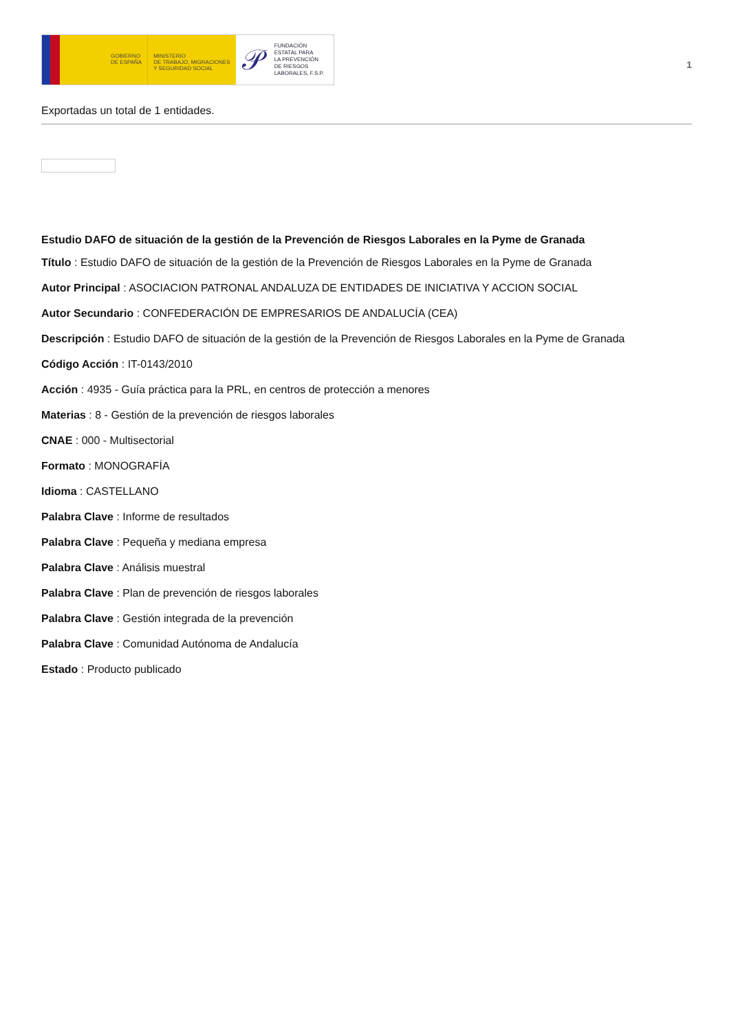GOBIERNO
DE ESPAÑA
MINISTERIO
DE TRABAJO, MIGRACIONES
Y SEGURIDAD SOCIAL
𝒫 FUNDACIÓN
ESTATAL PARA
LA PREVENCIÓN
DE RIESGOS
LABORALES, F.S.P.
1
Exportadas un total de 1 entidades.
Estudio DAFO de situación de la gestión de la Prevención de Riesgos Laborales en la Pyme de Granada
Título : Estudio DAFO de situación de la gestión de la Prevención de Riesgos Laborales en la Pyme de Granada
Autor Principal : ASOCIACION PATRONAL ANDALUZA DE ENTIDADES DE INICIATIVA Y ACCION SOCIAL
Autor Secundario : CONFEDERACIÓN DE EMPRESARIOS DE ANDALUCÍA (CEA)
Descripción : Estudio DAFO de situación de la gestión de la Prevención de Riesgos Laborales en la Pyme de Granada
Código Acción : IT-0143/2010
Acción : 4935 - Guía práctica para la PRL, en centros de protección a menores
Materias : 8 - Gestión de la prevención de riesgos laborales
CNAE : 000 - Multisectorial
Formato : MONOGRAFÍA
Idioma : CASTELLANO
Palabra Clave : Informe de resultados
Palabra Clave : Pequeña y mediana empresa
Palabra Clave : Análisis muestral
Palabra Clave : Plan de prevención de riesgos laborales
Palabra Clave : Gestión integrada de la prevención
Palabra Clave : Comunidad Autónoma de Andalucía
Estado : Producto publicado